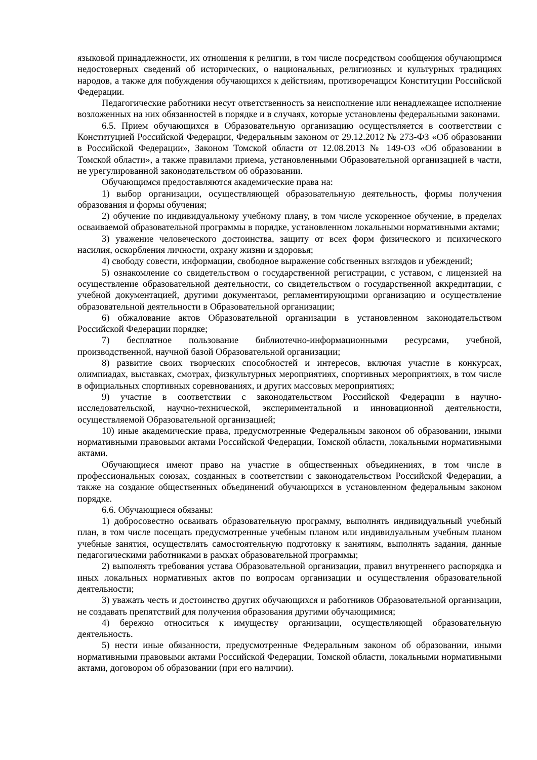языковой принадлежности, их отношения к религии, в том числе посредством сообщения обучающимся недостоверных сведений об исторических, о национальных, религиозных и культурных традициях народов, а также для побуждения обучающихся к действиям, противоречащим Конституции Российской Федерации.
Педагогические работники несут ответственность за неисполнение или ненадлежащее исполнение возложенных на них обязанностей в порядке и в случаях, которые установлены федеральными законами.
6.5. Прием обучающихся в Образовательную организацию осуществляется в соответствии с Конституцией Российской Федерации, Федеральным законом от 29.12.2012 № 273-ФЗ «Об образовании в Российской Федерации», Законом Томской области от 12.08.2013 № 149-ОЗ «Об образовании в Томской области», а также правилами приема, установленными Образовательной организацией в части, не урегулированной законодательством об образовании.
Обучающимся предоставляются академические права на:
1) выбор организации, осуществляющей образовательную деятельность, формы получения образования и формы обучения;
2) обучение по индивидуальному учебному плану, в том числе ускоренное обучение, в пределах осваиваемой образовательной программы в порядке, установленном локальными нормативными актами;
3) уважение человеческого достоинства, защиту от всех форм физического и психического насилия, оскорбления личности, охрану жизни и здоровья;
4) свободу совести, информации, свободное выражение собственных взглядов и убеждений;
5) ознакомление со свидетельством о государственной регистрации, с уставом, с лицензией на осуществление образовательной деятельности, со свидетельством о государственной аккредитации, с учебной документацией, другими документами, регламентирующими организацию и осуществление образовательной деятельности в Образовательной организации;
6) обжалование актов Образовательной организации в установленном законодательством Российской Федерации порядке;
7) бесплатное пользование библиотечно-информационными ресурсами, учебной, производственной, научной базой Образовательной организации;
8) развитие своих творческих способностей и интересов, включая участие в конкурсах, олимпиадах, выставках, смотрах, физкультурных мероприятиях, спортивных мероприятиях, в том числе в официальных спортивных соревнованиях, и других массовых мероприятиях;
9) участие в соответствии с законодательством Российской Федерации в научно-исследовательской, научно-технической, экспериментальной и инновационной деятельности, осуществляемой Образовательной организацией;
10) иные академические права, предусмотренные Федеральным законом об образовании, иными нормативными правовыми актами Российской Федерации, Томской области, локальными нормативными актами.
Обучающиеся имеют право на участие в общественных объединениях, в том числе в профессиональных союзах, созданных в соответствии с законодательством Российской Федерации, а также на создание общественных объединений обучающихся в установленном федеральным законом порядке.
6.6. Обучающиеся обязаны:
1) добросовестно осваивать образовательную программу, выполнять индивидуальный учебный план, в том числе посещать предусмотренные учебным планом или индивидуальным учебным планом учебные занятия, осуществлять самостоятельную подготовку к занятиям, выполнять задания, данные педагогическими работниками в рамках образовательной программы;
2) выполнять требования устава Образовательной организации, правил внутреннего распорядка и иных локальных нормативных актов по вопросам организации и осуществления образовательной деятельности;
3) уважать честь и достоинство других обучающихся и работников Образовательной организации, не создавать препятствий для получения образования другими обучающимися;
4) бережно относиться к имуществу организации, осуществляющей образовательную деятельность.
5) нести иные обязанности, предусмотренные Федеральным законом об образовании, иными нормативными правовыми актами Российской Федерации, Томской области, локальными нормативными актами, договором об образовании (при его наличии).